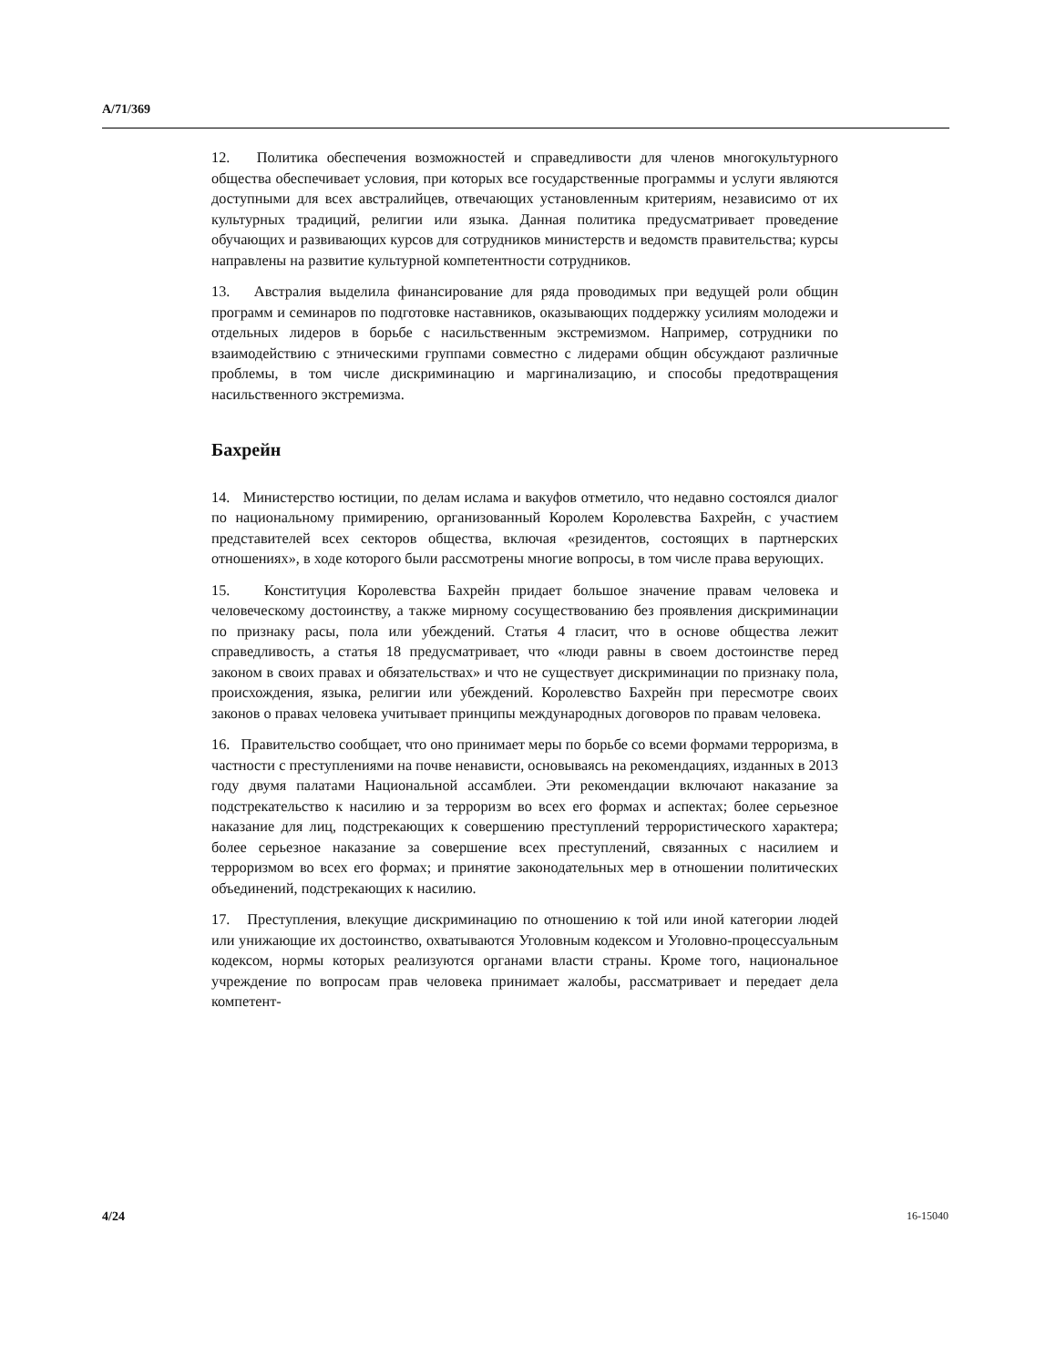A/71/369
12. Политика обеспечения возможностей и справедливости для членов многокультурного общества обеспечивает условия, при которых все государственные программы и услуги являются доступными для всех австралийцев, отвечающих установленным критериям, независимо от их культурных традиций, религии или языка. Данная политика предусматривает проведение обучающих и развивающих курсов для сотрудников министерств и ведомств правительства; курсы направлены на развитие культурной компетентности сотрудников.
13. Австралия выделила финансирование для ряда проводимых при ведущей роли общин программ и семинаров по подготовке наставников, оказывающих поддержку усилиям молодежи и отдельных лидеров в борьбе с насильственным экстремизмом. Например, сотрудники по взаимодействию с этническими группами совместно с лидерами общин обсуждают различные проблемы, в том числе дискриминацию и маргинализацию, и способы предотвращения насильственного экстремизма.
Бахрейн
14. Министерство юстиции, по делам ислама и вакуфов отметило, что недавно состоялся диалог по национальному примирению, организованный Королем Королевства Бахрейн, с участием представителей всех секторов общества, включая «резидентов, состоящих в партнерских отношениях», в ходе которого были рассмотрены многие вопросы, в том числе права верующих.
15. Конституция Королевства Бахрейн придает большое значение правам человека и человеческому достоинству, а также мирному сосуществованию без проявления дискриминации по признаку расы, пола или убеждений. Статья 4 гласит, что в основе общества лежит справедливость, а статья 18 предусматривает, что «люди равны в своем достоинстве перед законом в своих правах и обязательствах» и что не существует дискриминации по признаку пола, происхождения, языка, религии или убеждений. Королевство Бахрейн при пересмотре своих законов о правах человека учитывает принципы международных договоров по правам человека.
16. Правительство сообщает, что оно принимает меры по борьбе со всеми формами терроризма, в частности с преступлениями на почве ненависти, основываясь на рекомендациях, изданных в 2013 году двумя палатами Национальной ассамблеи. Эти рекомендации включают наказание за подстрекательство к насилию и за терроризм во всех его формах и аспектах; более серьезное наказание для лиц, подстрекающих к совершению преступлений террористического характера; более серьезное наказание за совершение всех преступлений, связанных с насилием и терроризмом во всех его формах; и принятие законодательных мер в отношении политических объединений, подстрекающих к насилию.
17. Преступления, влекущие дискриминацию по отношению к той или иной категории людей или унижающие их достоинство, охватываются Уголовным кодексом и Уголовно-процессуальным кодексом, нормы которых реализуются органами власти страны. Кроме того, национальное учреждение по вопросам прав человека принимает жалобы, рассматривает и передает дела компетент-
4/24 16-15040